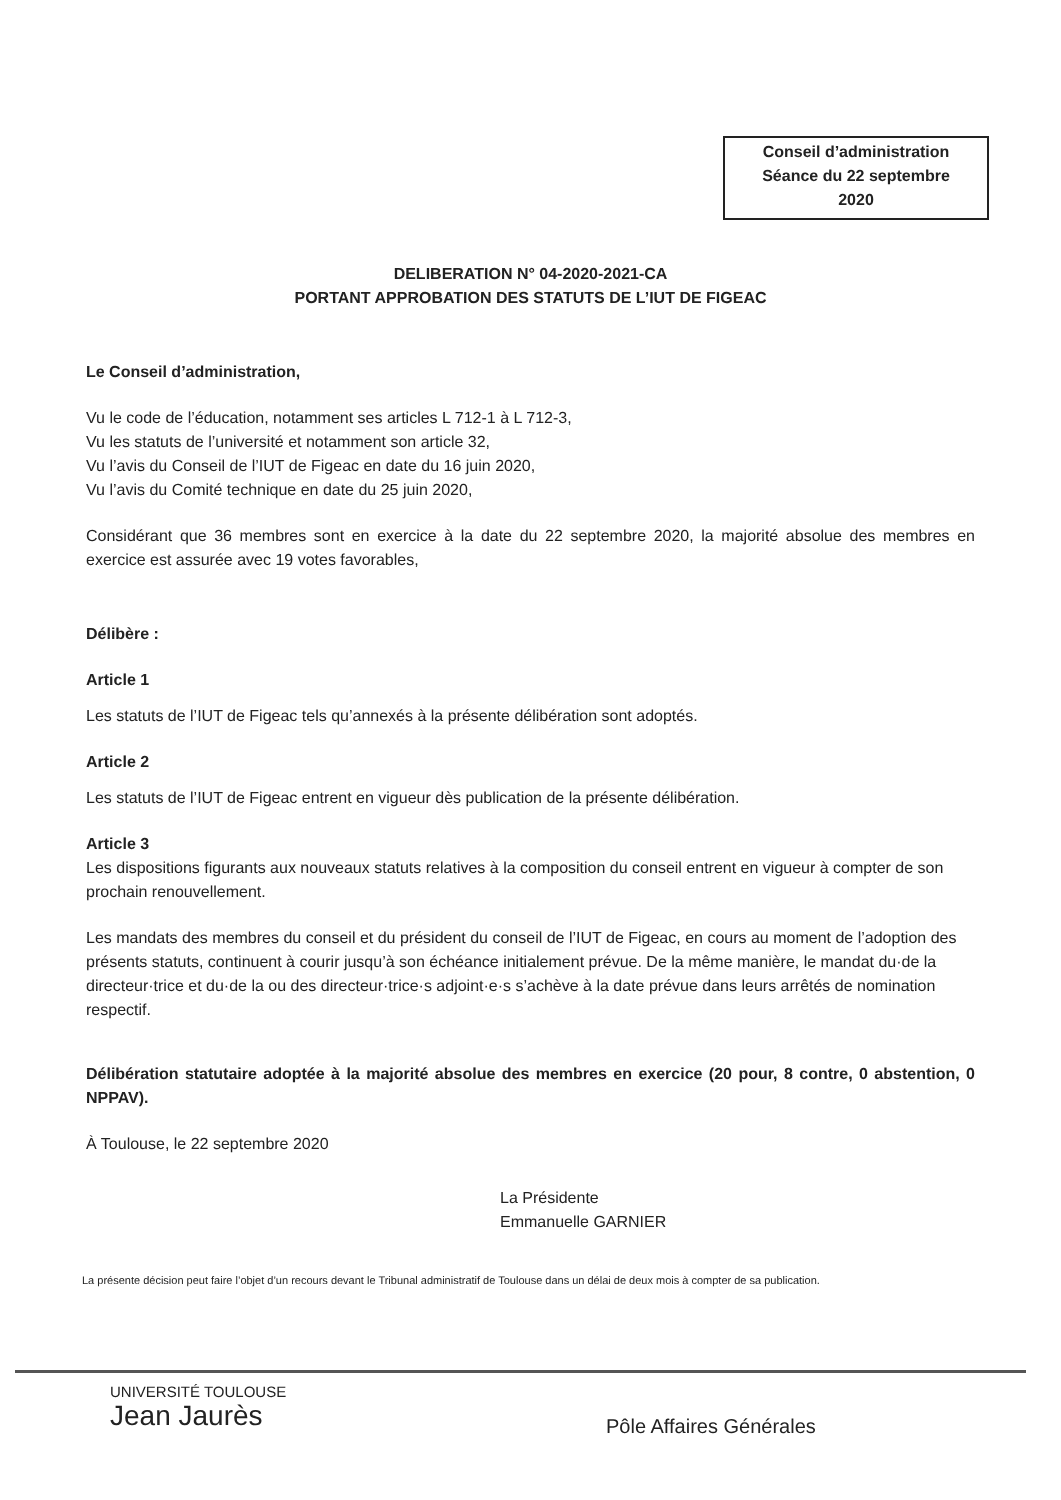Conseil d’administration
Séance du 22 septembre
2020
DELIBERATION N° 04-2020-2021-CA
PORTANT APPROBATION DES STATUTS DE L’IUT DE FIGEAC
Le Conseil d’administration,
Vu le code de l’éducation, notamment ses articles L 712-1 à L 712-3,
Vu les statuts de l’université et notamment son article 32,
Vu l’avis du Conseil de l’IUT de Figeac en date du 16 juin 2020,
Vu l’avis du Comité technique en date du 25 juin 2020,
Considérant que 36 membres sont en exercice à la date du 22 septembre 2020, la majorité absolue des membres en exercice est assurée avec 19 votes favorables,
Délibère :
Article 1
Les statuts de l’IUT de Figeac tels qu’annexés à la présente délibération sont adoptés.
Article 2
Les statuts de l’IUT de Figeac entrent en vigueur dès publication de la présente délibération.
Article 3
Les dispositions figurants aux nouveaux statuts relatives à la composition du conseil entrent en vigueur à compter de son prochain renouvellement.
Les mandats des membres du conseil et du président du conseil de l’IUT de Figeac, en cours au moment de l’adoption des présents statuts, continuent à courir jusqu’à son échéance initialement prévue. De la même manière, le mandat du·de la directeur·trice et du·de la ou des directeur·trice·s adjoint·e·s s’achève à la date prévue dans leurs arrêtés de nomination respectif.
Délibération statutaire adoptée à la majorité absolue des membres en exercice (20 pour, 8 contre, 0 abstention, 0 NPPAV).
À Toulouse, le 22 septembre 2020
La Présidente
Emmanuelle GARNIER
La présente décision peut faire l’objet d’un recours devant le Tribunal administratif de Toulouse dans un délai de deux mois à compter de sa publication.
UNIVERSITÉ TOULOUSE
Jean Jaurès
Pôle Affaires Générales